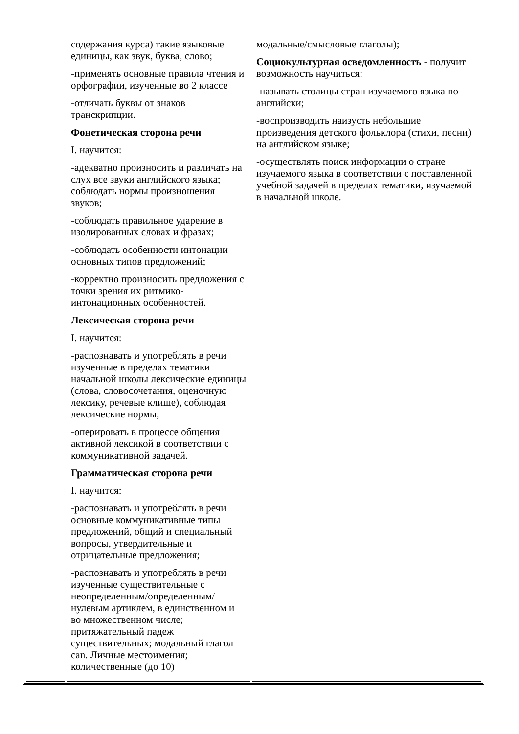| | содержания курса) такие языковые единицы, как звук, буква, слово; -применять основные правила чтения и орфографии, изученные во 2 классе -отличать буквы от знаков транскрипции. Фонетическая сторона речи I. научится: -адекватно произносить и различать на слух все звуки английского языка; соблюдать нормы произношения звуков; -соблюдать правильное ударение в изолированных словах и фразах; -соблюдать особенности интонации основных типов предложений; -корректно произносить предложения с точки зрения их ритмико-интонационных особенностей. Лексическая сторона речи I. научится: -распознавать и употреблять в речи изученные в пределах тематики начальной школы лексические единицы (слова, словосочетания, оценочную лексику, речевые клише), соблюдая лексические нормы; -оперировать в процессе общения активной лексикой в соответствии с коммуникативной задачей. Грамматическая сторона речи I. научится: -распознавать и употреблять в речи основные коммуникативные типы предложений, общий и специальный вопросы, утвердительные и отрицательные предложения; -распознавать и употреблять в речи изученные существительные с неопределенным/определенным/нулевым артиклем, в единственном и во множественном числе; притяжательный падеж существительных; модальный глагол can. Личные местоимения; количественные (до 10) | модальные/смысловые глаголы); Социокультурная осведомленность - получит возможность научиться: -называть столицы стран изучаемого языка по-английски; -воспроизводить наизусть небольшие произведения детского фольклора (стихи, песни) на английском языке; -осуществлять поиск информации о стране изучаемого языка в соответствии с поставленной учебной задачей в пределах тематики, изучаемой в начальной школе. |